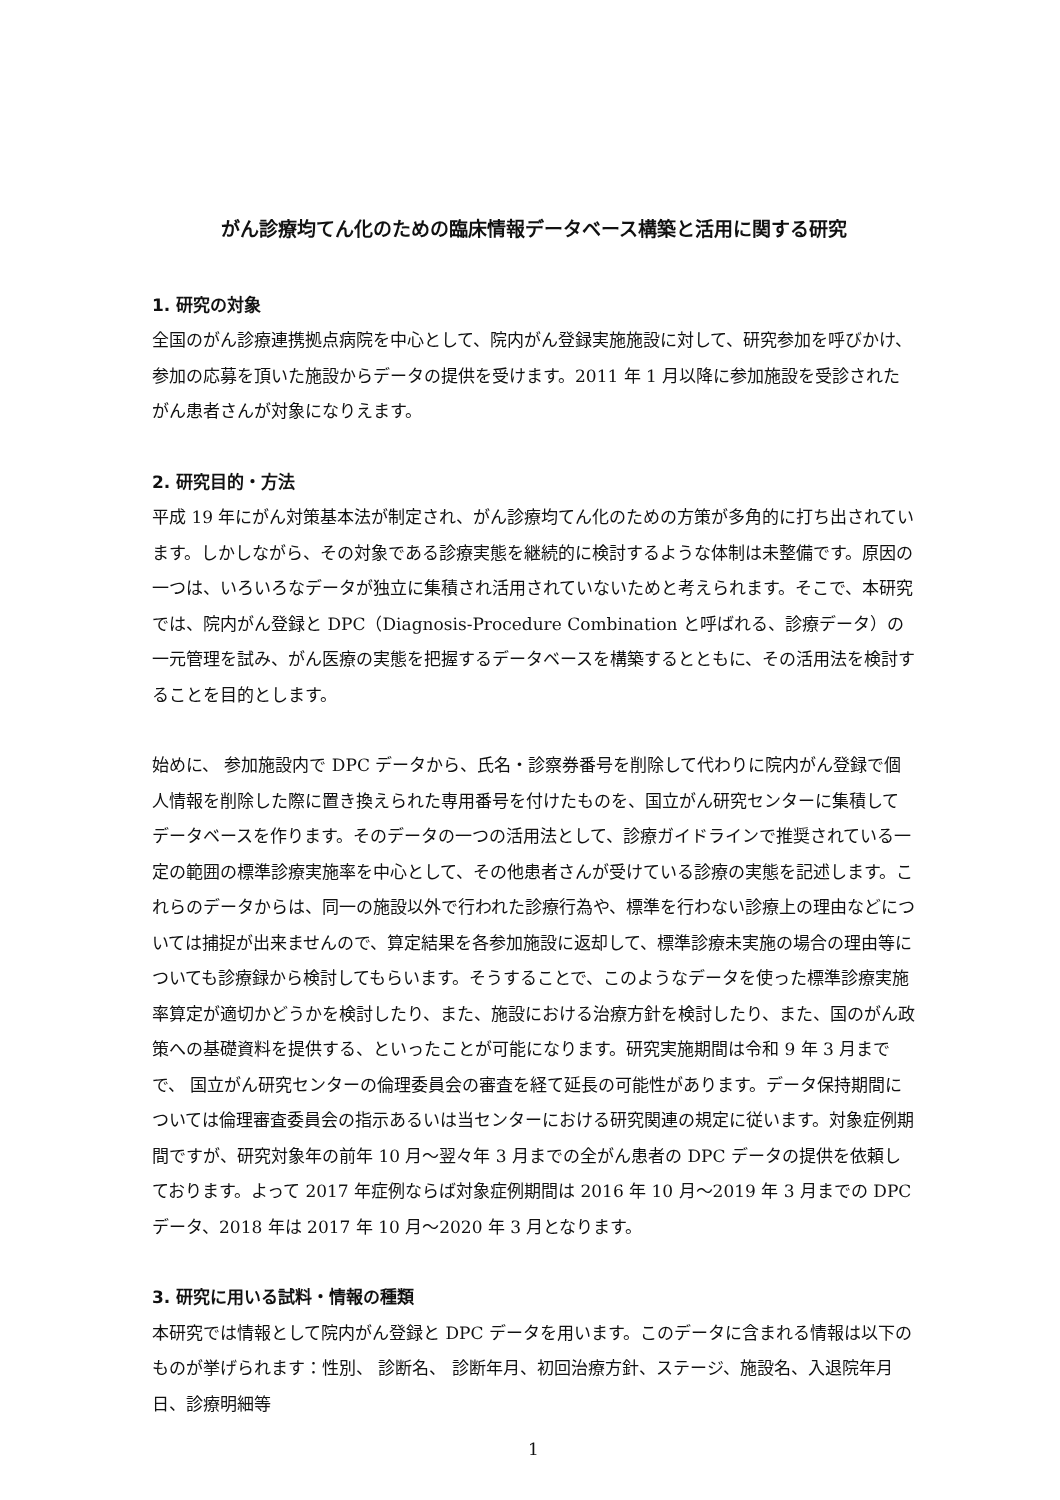がん診療均てん化のための臨床情報データベース構築と活用に関する研究
1. 研究の対象
全国のがん診療連携拠点病院を中心として、院内がん登録実施施設に対して、研究参加を呼びかけ、参加の応募を頂いた施設からデータの提供を受けます。2011 年 1 月以降に参加施設を受診されたがん患者さんが対象になりえます。
2. 研究目的・方法
平成 19 年にがん対策基本法が制定され、がん診療均てん化のための方策が多角的に打ち出されています。しかしながら、その対象である診療実態を継続的に検討するような体制は未整備です。原因の一つは、いろいろなデータが独立に集積され活用されていないためと考えられます。そこで、本研究では、院内がん登録と DPC（Diagnosis-Procedure Combination と呼ばれる、診療データ）の一元管理を試み、がん医療の実態を把握するデータベースを構築するとともに、その活用法を検討することを目的とします。
始めに、 参加施設内で DPC データから、氏名・診察券番号を削除して代わりに院内がん登録で個人情報を削除した際に置き換えられた専用番号を付けたものを、国立がん研究センターに集積してデータベースを作ります。そのデータの一つの活用法として、診療ガイドラインで推奨されている一定の範囲の標準診療実施率を中心として、その他患者さんが受けている診療の実態を記述します。これらのデータからは、同一の施設以外で行われた診療行為や、標準を行わない診療上の理由などについては捕捉が出来ませんので、算定結果を各参加施設に返却して、標準診療未実施の場合の理由等についても診療録から検討してもらいます。そうすることで、このようなデータを使った標準診療実施率算定が適切かどうかを検討したり、また、施設における治療方針を検討したり、また、国のがん政策への基礎資料を提供する、といったことが可能になります。研究実施期間は令和 9 年 3 月までで、 国立がん研究センターの倫理委員会の審査を経て延長の可能性があります。データ保持期間については倫理審査委員会の指示あるいは当センターにおける研究関連の規定に従います。対象症例期間ですが、研究対象年の前年 10 月～翌々年 3 月までの全がん患者の DPC データの提供を依頼しております。よって 2017 年症例ならば対象症例期間は 2016 年 10 月～2019 年 3 月までの DPC データ、2018 年は 2017 年 10 月～2020 年 3 月となります。
3. 研究に用いる試料・情報の種類
本研究では情報として院内がん登録と DPC データを用います。このデータに含まれる情報は以下のものが挙げられます：性別、 診断名、 診断年月、初回治療方針、ステージ、施設名、入退院年月日、診療明細等
1